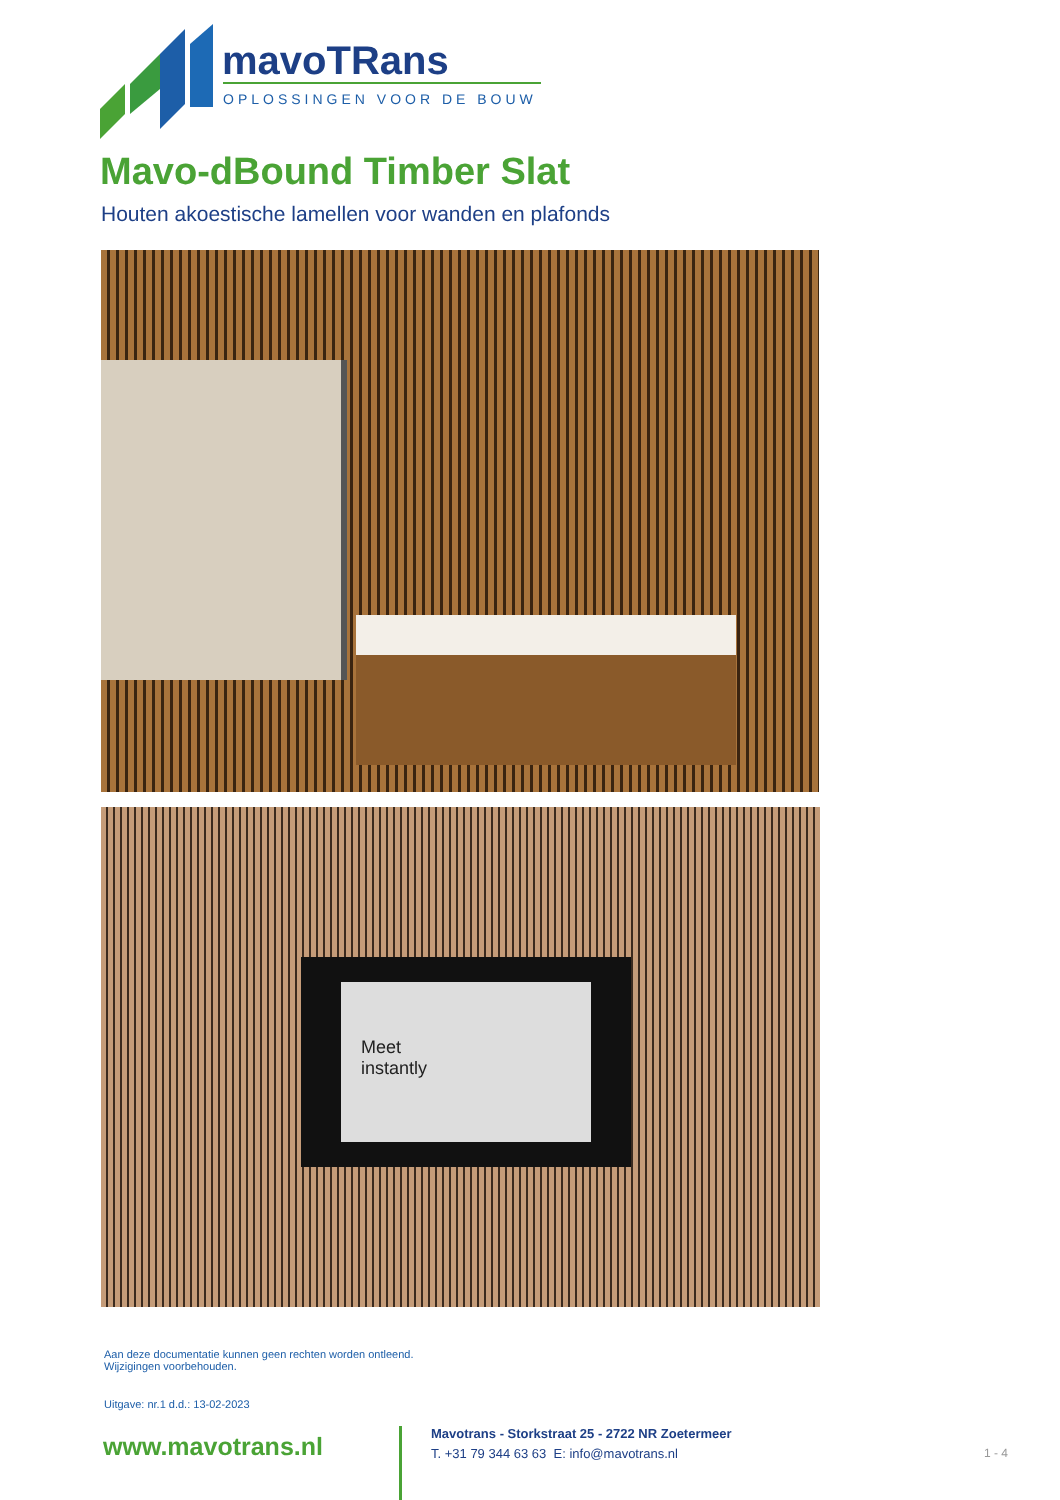mavoTRans
OPLOSSINGEN VOOR DE BOUW
Mavo-dBound Timber Slat
Houten akoestische lamellen voor wanden en plafonds
Meet
instantly
Aan deze documentatie kunnen geen rechten worden ontleend.
Wijzigingen voorbehouden.
Uitgave: nr.1 d.d.: 13-02-2023
www.mavotrans.nl
Mavotrans - Storkstraat 25 - 2722 NR Zoetermeer
T. +31 79 344 63 63 E: info@mavotrans.nl
1 - 4